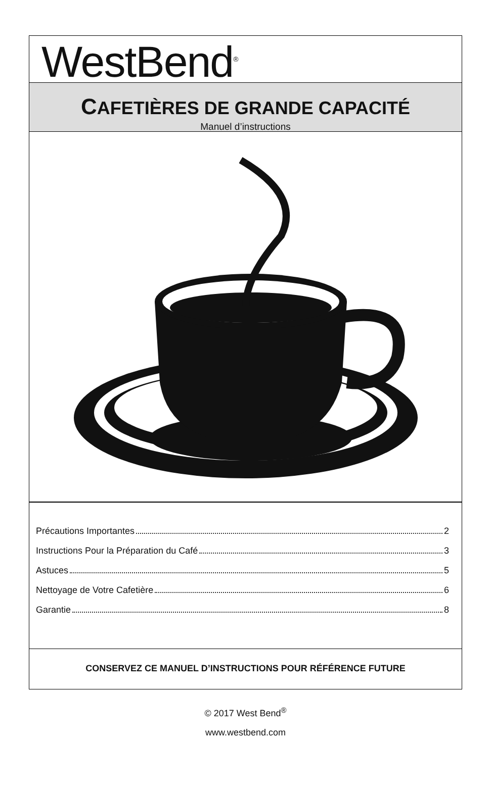WestBend<sup>®</sup>
CAFETIÈRES DE GRANDE CAPACITÉ
Manuel d’instructions
Précautions Importantes 2
Instructions Pour la Préparation du Café 3
Astuces 5
Nettoyage de Votre Cafetière 6
Garantie 8
CONSERVEZ CE MANUEL D’INSTRUCTIONS POUR RÉFÉRENCE FUTURE
© 2017 West Bend<sup>®</sup>
www.westbend.com